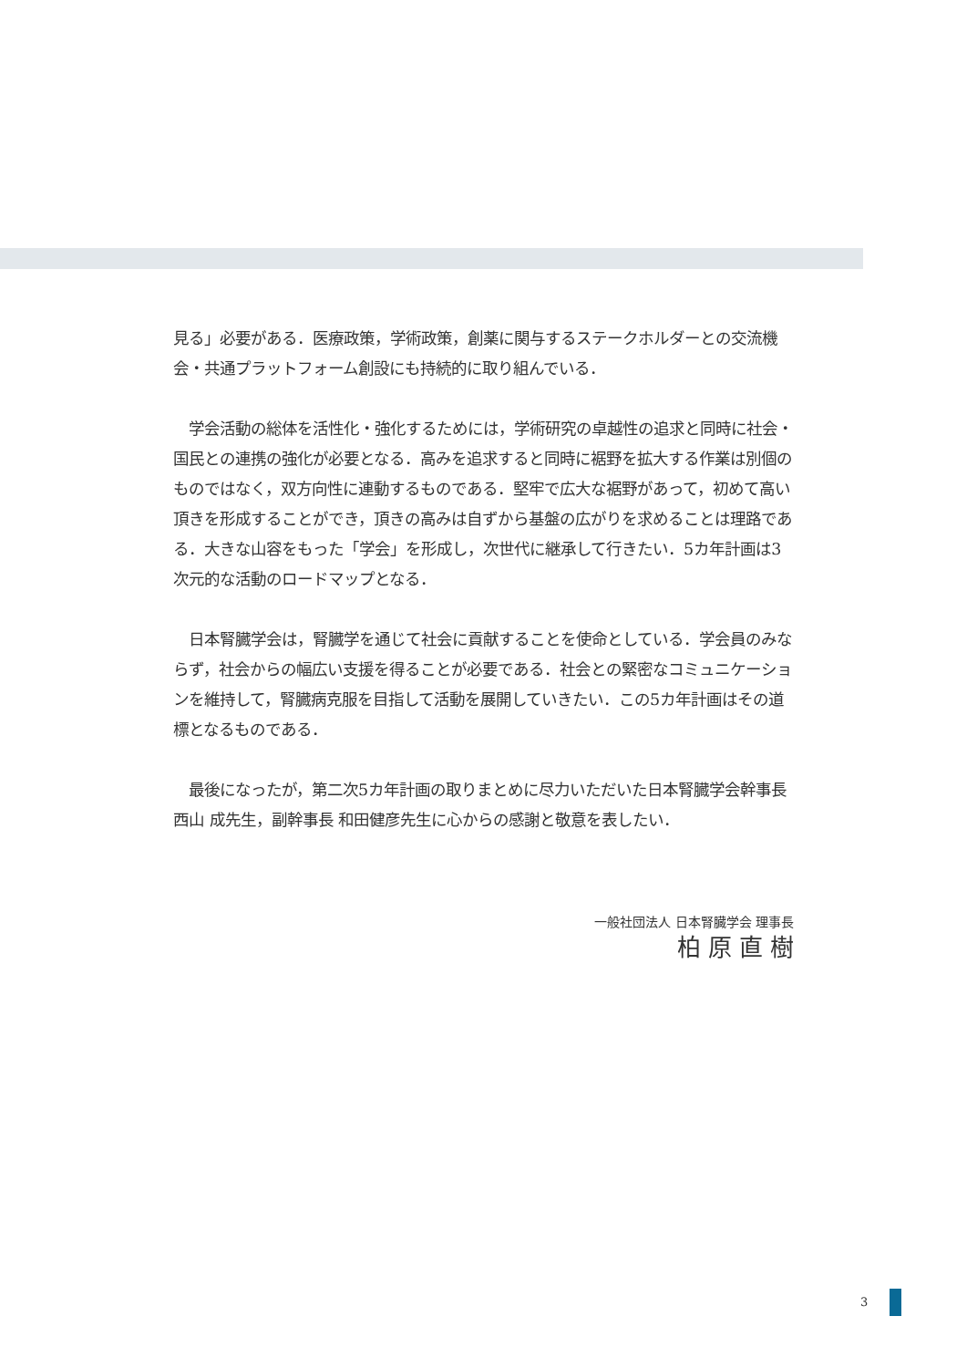見る」必要がある．医療政策，学術政策，創薬に関与するステークホルダーとの交流機会・共通プラットフォーム創設にも持続的に取り組んでいる．
　学会活動の総体を活性化・強化するためには，学術研究の卓越性の追求と同時に社会・国民との連携の強化が必要となる．高みを追求すると同時に裾野を拡大する作業は別個のものではなく，双方向性に連動するものである．堅牢で広大な裾野があって，初めて高い頂きを形成することができ，頂きの高みは自ずから基盤の広がりを求めることは理路である．大きな山容をもった「学会」を形成し，次世代に継承して行きたい．5カ年計画は3次元的な活動のロードマップとなる．
　日本腎臓学会は，腎臓学を通じて社会に貢献することを使命としている．学会員のみならず，社会からの幅広い支援を得ることが必要である．社会との緊密なコミュニケーションを維持して，腎臓病克服を目指して活動を展開していきたい．この5カ年計画はその道標となるものである．
　最後になったが，第二次5カ年計画の取りまとめに尽力いただいた日本腎臓学会幹事長 西山 成先生，副幹事長 和田健彦先生に心からの感謝と敬意を表したい．
一般社団法人 日本腎臓学会 理事長
柏原直樹
3